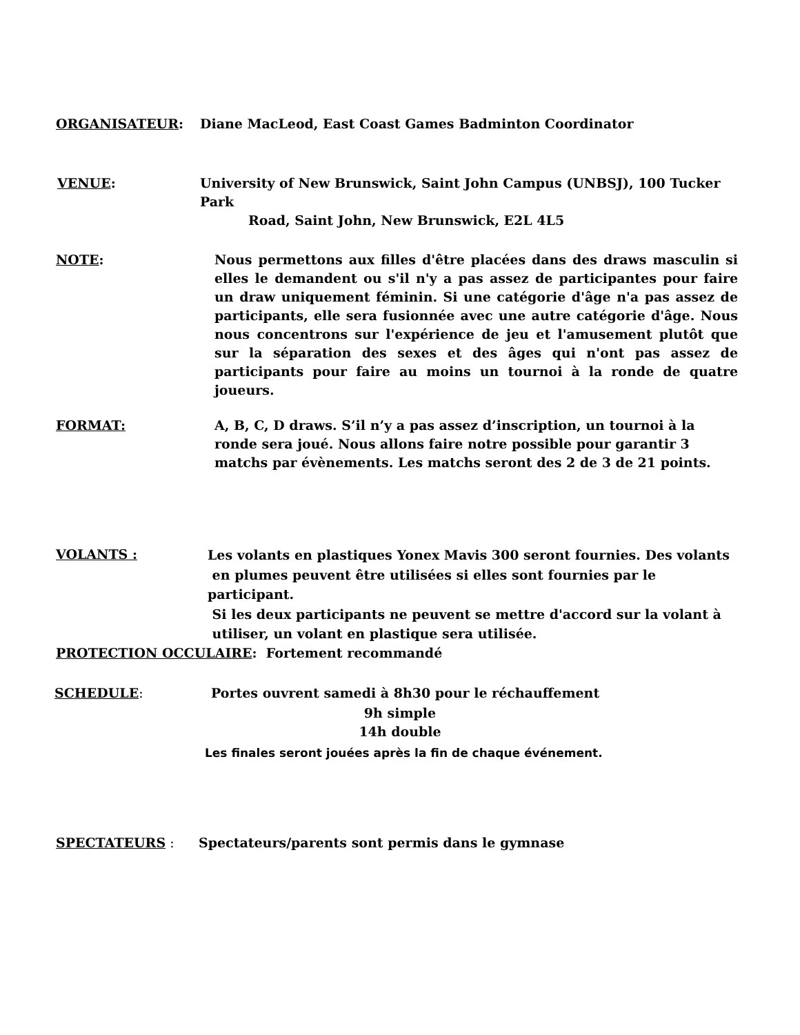ORGANISATEUR:
Diane MacLeod, East Coast Games Badminton Coordinator
VENUE:
University of New Brunswick, Saint John Campus (UNBSJ), 100 Tucker Park
Road, Saint John, New Brunswick, E2L 4L5
NOTE:
Nous permettons aux filles d'être placées dans des draws masculin si elles le demandent ou s'il n'y a pas assez de participantes pour faire un draw uniquement féminin. Si une catégorie d'âge n'a pas assez de participants, elle sera fusionnée avec une autre catégorie d'âge. Nous nous concentrons sur l'expérience de jeu et l'amusement plutôt que sur la séparation des sexes et des âges qui n'ont pas assez de participants pour faire au moins un tournoi à la ronde de quatre joueurs.
FORMAT:
A, B, C, D draws. S’il n’y a pas assez d’inscription, un tournoi à la ronde sera joué. Nous allons faire notre possible pour garantir 3 matchs par évènements. Les matchs seront des 2 de 3 de 21 points.
VOLANTS :
Les volants en plastiques Yonex Mavis 300 seront fournies. Des volants
en plumes peuvent être utilisées si elles sont fournies par le participant.
Si les deux participants ne peuvent se mettre d'accord sur la volant à
utiliser, un volant en plastique sera utilisée.
PROTECTION OCCULAIRE: Fortement recommandé
SCHEDULE:
Portes ouvrent samedi à 8h30 pour le réchauffement
9h simple
14h double
Les finales seront jouées après la fin de chaque événement.
SPECTATEURS :
Spectateurs/parents sont permis dans le gymnase